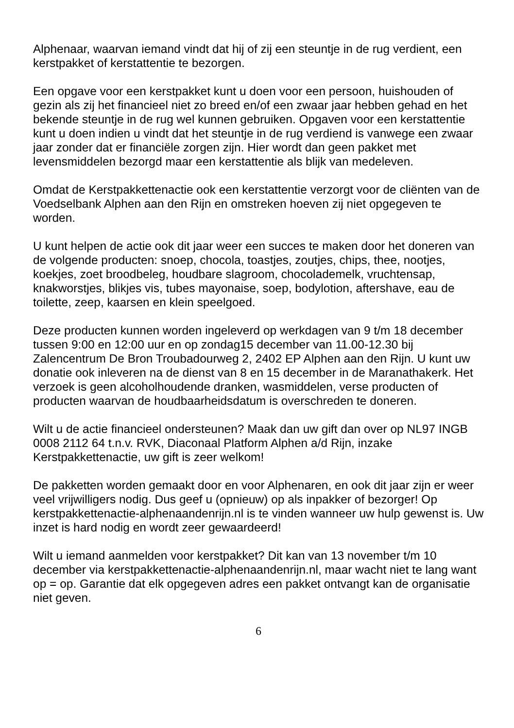Alphenaar, waarvan iemand vindt dat hij of zij een steuntje in de rug verdient, een kerstpakket of kerstattentie te bezorgen.
Een opgave voor een kerstpakket kunt u doen voor een persoon, huishouden of gezin als zij het financieel niet zo breed en/of een zwaar jaar hebben gehad en het bekende steuntje in de rug wel kunnen gebruiken. Opgaven voor een kerstattentie kunt u doen indien u vindt dat het steuntje in de rug verdiend is vanwege een zwaar jaar zonder dat er financiële zorgen zijn. Hier wordt dan geen pakket met levensmiddelen bezorgd maar een kerstattentie als blijk van medeleven.
Omdat de Kerstpakkettenactie ook een kerstattentie verzorgt voor de cliënten van de Voedselbank Alphen aan den Rijn en omstreken hoeven zij niet opgegeven te worden.
U kunt helpen de actie ook dit jaar weer een succes te maken door het doneren van de volgende producten: snoep, chocola, toastjes, zoutjes, chips, thee, nootjes, koekjes, zoet broodbeleg, houdbare slagroom, chocolademelk, vruchtensap, knakworstjes, blikjes vis, tubes mayonaise, soep, bodylotion, aftershave, eau de toilette, zeep, kaarsen en klein speelgoed.
Deze producten kunnen worden ingeleverd op werkdagen van 9 t/m 18 december tussen 9:00 en 12:00 uur en op zondag15 december van 11.00-12.30 bij Zalencentrum De Bron Troubadourweg 2, 2402 EP Alphen aan den Rijn. U kunt uw donatie ook inleveren na de dienst van 8 en 15 december in de Maranathakerk. Het verzoek is geen alcoholhoudende dranken, wasmiddelen, verse producten of producten waarvan de houdbaarheidsdatum is overschreden te doneren.
Wilt u de actie financieel ondersteunen? Maak dan uw gift dan over op NL97 INGB 0008 2112 64 t.n.v. RVK, Diaconaal Platform Alphen a/d Rijn, inzake Kerstpakkettenactie, uw gift is zeer welkom!
De pakketten worden gemaakt door en voor Alphenaren, en ook dit jaar zijn er weer veel vrijwilligers nodig. Dus geef u (opnieuw) op als inpakker of bezorger! Op kerstpakkettenactie-alphenaandenrijn.nl is te vinden wanneer uw hulp gewenst is. Uw inzet is hard nodig en wordt zeer gewaardeerd!
Wilt u iemand aanmelden voor kerstpakket? Dit kan van 13 november t/m 10 december via kerstpakkettenactie-alphenaandenrijn.nl, maar wacht niet te lang want op = op. Garantie dat elk opgegeven adres een pakket ontvangt kan de organisatie niet geven.
6